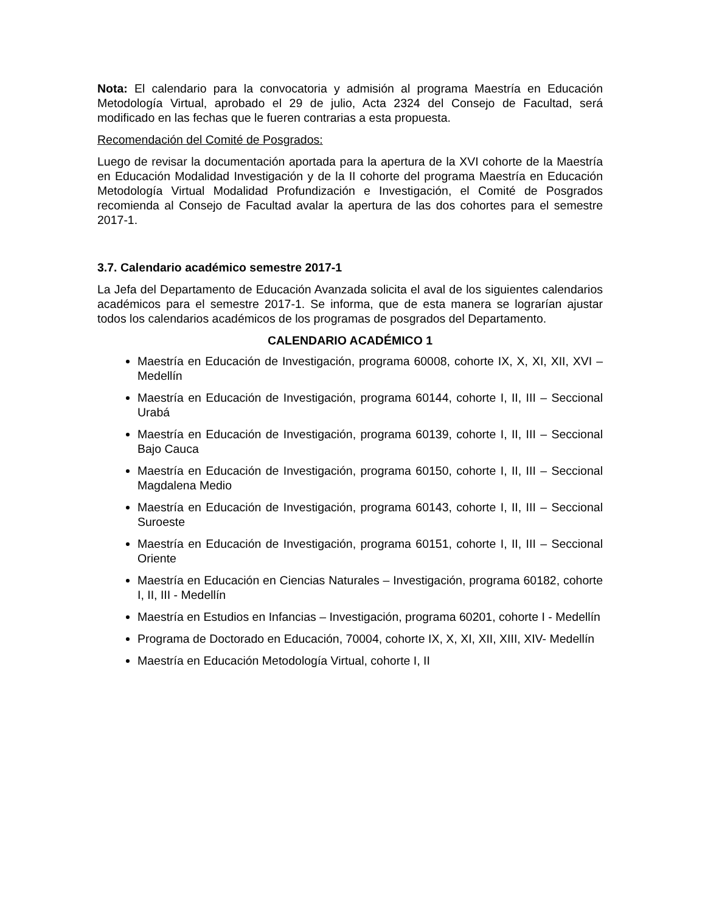Nota: El calendario para la convocatoria y admisión al programa Maestría en Educación Metodología Virtual, aprobado el 29 de julio, Acta 2324 del Consejo de Facultad, será modificado en las fechas que le fueren contrarias a esta propuesta.
Recomendación del Comité de Posgrados:
Luego de revisar la documentación aportada para la apertura de la XVI cohorte de la Maestría en Educación Modalidad Investigación y de la II cohorte del programa Maestría en Educación Metodología Virtual Modalidad Profundización e Investigación, el Comité de Posgrados recomienda al Consejo de Facultad avalar la apertura de las dos cohortes para el semestre 2017-1.
3.7. Calendario académico semestre 2017-1
La Jefa del Departamento de Educación Avanzada solicita el aval de los siguientes calendarios académicos para el semestre 2017-1. Se informa, que de esta manera se lograrían ajustar todos los calendarios académicos de los programas de posgrados del Departamento.
CALENDARIO ACADÉMICO 1
Maestría en Educación de Investigación, programa 60008, cohorte IX, X, XI, XII, XVI – Medellín
Maestría en Educación de Investigación, programa 60144, cohorte I, II, III – Seccional Urabá
Maestría en Educación de Investigación, programa 60139, cohorte I, II, III – Seccional Bajo Cauca
Maestría en Educación de Investigación, programa 60150, cohorte I, II, III – Seccional Magdalena Medio
Maestría en Educación de Investigación, programa 60143, cohorte I, II, III – Seccional Suroeste
Maestría en Educación de Investigación, programa 60151, cohorte I, II, III – Seccional Oriente
Maestría en Educación en Ciencias Naturales – Investigación, programa 60182, cohorte I, II, III - Medellín
Maestría en Estudios en Infancias – Investigación, programa 60201, cohorte I - Medellín
Programa de Doctorado en Educación, 70004, cohorte IX, X, XI, XII, XIII, XIV- Medellín
Maestría en Educación Metodología Virtual, cohorte I, II